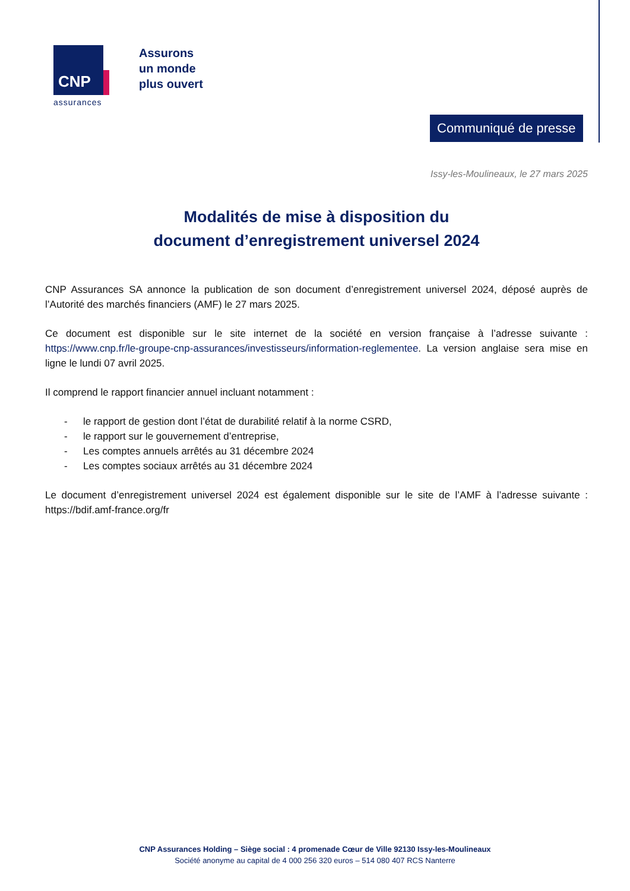CNP
Assurons
un monde
plus ouvert
assurances
Communiqué de presse
Issy-les-Moulineaux, le 27 mars 2025
Modalités de mise à disposition du
document d’enregistrement universel 2024
CNP Assurances SA annonce la publication de son document d’enregistrement universel 2024, déposé auprès de l’Autorité des marchés financiers (AMF) le 27 mars 2025.
Ce document est disponible sur le site internet de la société en version française à l’adresse suivante : https://www.cnp.fr/le-groupe-cnp-assurances/investisseurs/information-reglementee. La version anglaise sera mise en ligne le lundi 07 avril 2025.
Il comprend le rapport financier annuel incluant notamment :
- le rapport de gestion dont l’état de durabilité relatif à la norme CSRD,
- le rapport sur le gouvernement d’entreprise,
- Les comptes annuels arrêtés au 31 décembre 2024
- Les comptes sociaux arrêtés au 31 décembre 2024
Le document d’enregistrement universel 2024 est également disponible sur le site de l’AMF à l’adresse suivante : https://bdif.amf-france.org/fr
CNP Assurances Holding – Siège social : 4 promenade Cœur de Ville 92130 Issy-les-Moulineaux
Société anonyme au capital de 4 000 256 320 euros – 514 080 407 RCS Nanterre